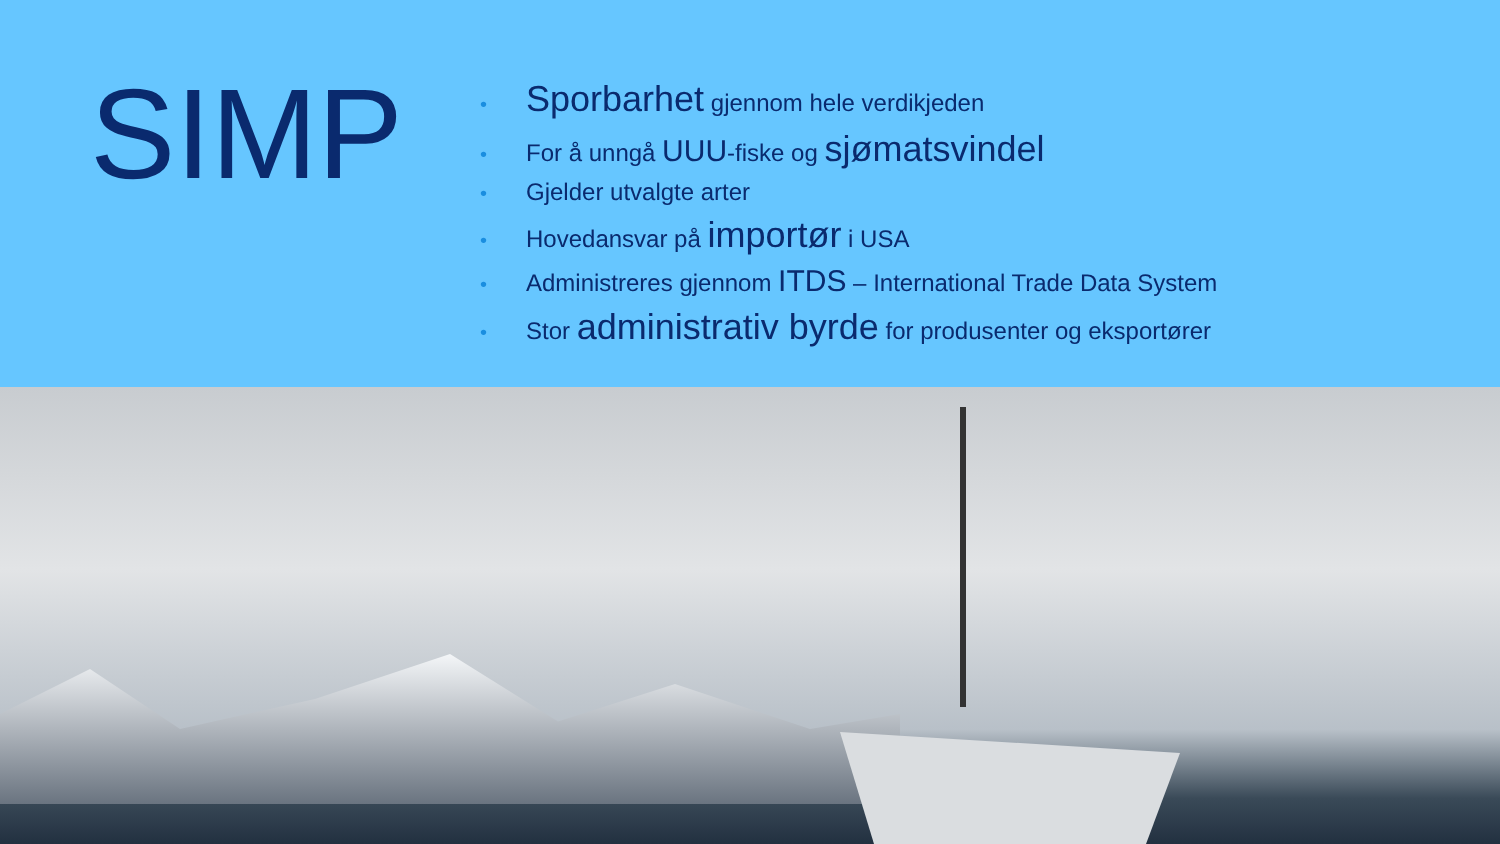SIMP
• Sporbarhet gjennom hele verdikjeden
• For å unngå UUU-fiske og sjømatsvindel
• Gjelder utvalgte arter
• Hovedansvar på importør i USA
• Administreres gjennom ITDS – International Trade Data System
• Stor administrativ byrde for produsenter og eksportører